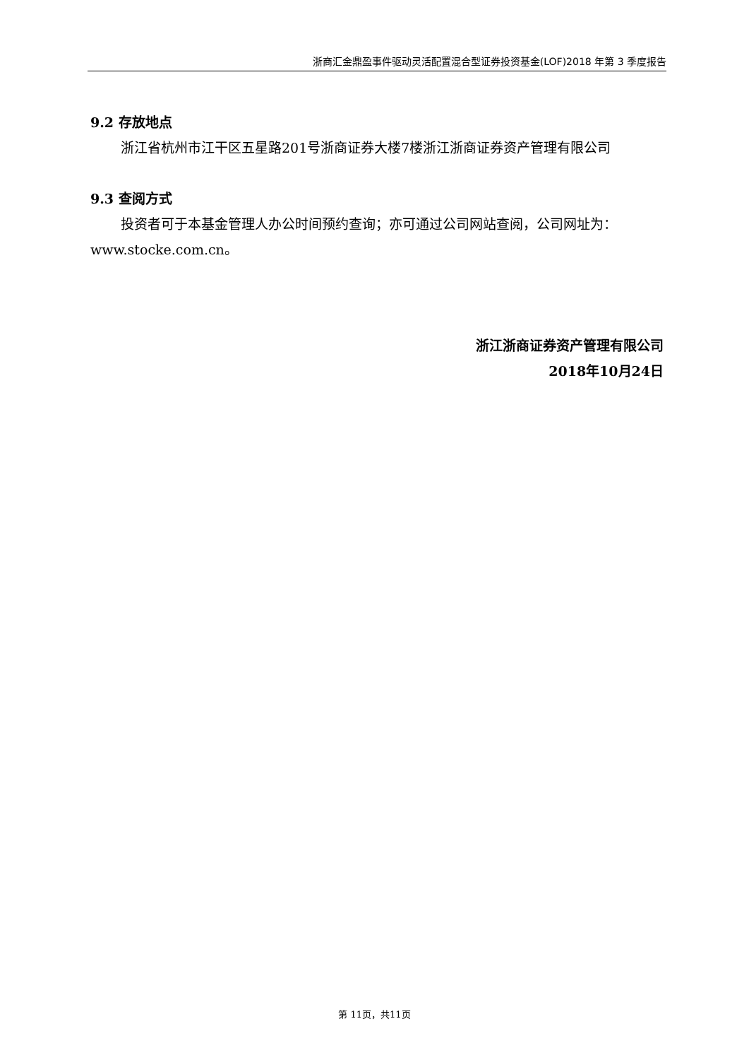浙商汇金鼎盈事件驱动灵活配置混合型证券投资基金(LOF)2018 年第 3 季度报告
9.2 存放地点
浙江省杭州市江干区五星路201号浙商证券大楼7楼浙江浙商证券资产管理有限公司
9.3 查阅方式
投资者可于本基金管理人办公时间预约查询；亦可通过公司网站查阅，公司网址为：www.stocke.com.cn。
浙江浙商证券资产管理有限公司
2018年10月24日
第 11页，共11页